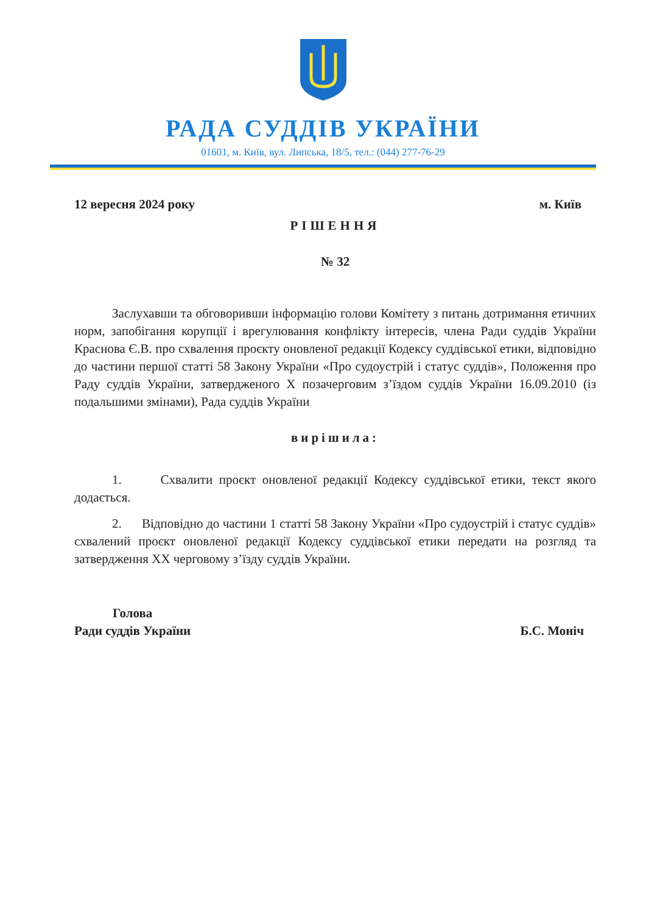РАДА СУДДІВ УКРАЇНИ
01601, м. Київ, вул. Липська, 18/5, тел.: (044) 277-76-29
12 вересня 2024 року м. Київ
РІШЕННЯ
№ 32
Заслухавши та обговоривши інформацію голови Комітету з питань дотримання етичних норм, запобігання корупції і врегулювання конфлікту інтересів, члена Ради суддів України Краснова Є.В. про схвалення проєкту оновленої редакції Кодексу суддівської етики, відповідно до частини першої статті 58 Закону України «Про судоустрій і статус суддів», Положення про Раду суддів України, затвердженого X позачерговим з’їздом суддів України 16.09.2010 (із подальшими змінами), Рада суддів України
вирішила:
1. Схвалити проєкт оновленої редакції Кодексу суддівської етики, текст якого додається.
2. Відповідно до частини 1 статті 58 Закону України «Про судоустрій і статус суддів» схвалений проєкт оновленої редакції Кодексу суддівської етики передати на розгляд та затвердження XX черговому з’їзду суддів України.
Голова
Ради суддів України
Б.С. Моніч